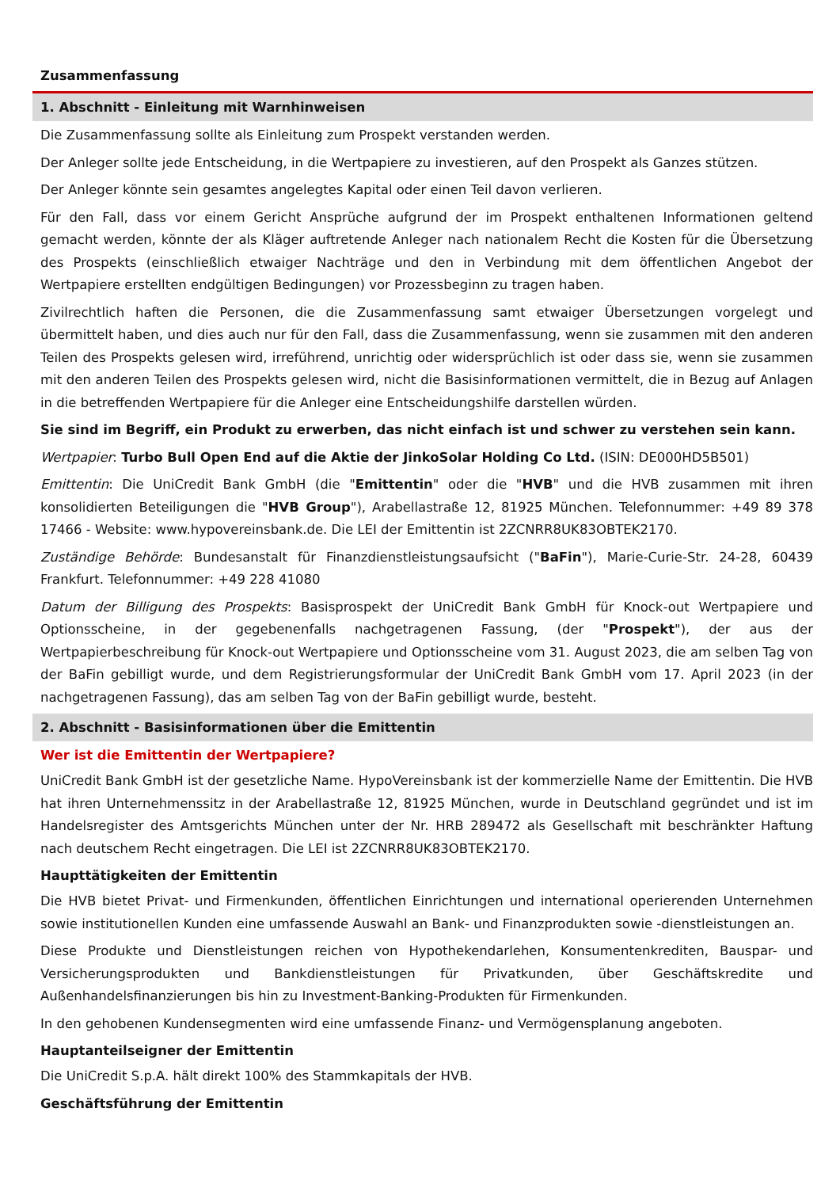Zusammenfassung
1. Abschnitt - Einleitung mit Warnhinweisen
Die Zusammenfassung sollte als Einleitung zum Prospekt verstanden werden.
Der Anleger sollte jede Entscheidung, in die Wertpapiere zu investieren, auf den Prospekt als Ganzes stützen.
Der Anleger könnte sein gesamtes angelegtes Kapital oder einen Teil davon verlieren.
Für den Fall, dass vor einem Gericht Ansprüche aufgrund der im Prospekt enthaltenen Informationen geltend gemacht werden, könnte der als Kläger auftretende Anleger nach nationalem Recht die Kosten für die Übersetzung des Prospekts (einschließlich etwaiger Nachträge und den in Verbindung mit dem öffentlichen Angebot der Wertpapiere erstellten endgültigen Bedingungen) vor Prozessbeginn zu tragen haben.
Zivilrechtlich haften die Personen, die die Zusammenfassung samt etwaiger Übersetzungen vorgelegt und übermittelt haben, und dies auch nur für den Fall, dass die Zusammenfassung, wenn sie zusammen mit den anderen Teilen des Prospekts gelesen wird, irreführend, unrichtig oder widersprüchlich ist oder dass sie, wenn sie zusammen mit den anderen Teilen des Prospekts gelesen wird, nicht die Basisinformationen vermittelt, die in Bezug auf Anlagen in die betreffenden Wertpapiere für die Anleger eine Entscheidungshilfe darstellen würden.
Sie sind im Begriff, ein Produkt zu erwerben, das nicht einfach ist und schwer zu verstehen sein kann.
Wertpapier: Turbo Bull Open End auf die Aktie der JinkoSolar Holding Co Ltd. (ISIN: DE000HD5B501)
Emittentin: Die UniCredit Bank GmbH (die "Emittentin" oder die "HVB" und die HVB zusammen mit ihren konsolidierten Beteiligungen die "HVB Group"), Arabellastraße 12, 81925 München. Telefonnummer: +49 89 378 17466 - Website: www.hypovereinsbank.de. Die LEI der Emittentin ist 2ZCNRR8UK83OBTEK2170.
Zuständige Behörde: Bundesanstalt für Finanzdienstleistungsaufsicht ("BaFin"), Marie-Curie-Str. 24-28, 60439 Frankfurt. Telefonnummer: +49 228 41080
Datum der Billigung des Prospekts: Basisprospekt der UniCredit Bank GmbH für Knock-out Wertpapiere und Optionsscheine, in der gegebenenfalls nachgetragenen Fassung, (der "Prospekt"), der aus der Wertpapierbeschreibung für Knock-out Wertpapiere und Optionsscheine vom 31. August 2023, die am selben Tag von der BaFin gebilligt wurde, und dem Registrierungsformular der UniCredit Bank GmbH vom 17. April 2023 (in der nachgetragenen Fassung), das am selben Tag von der BaFin gebilligt wurde, besteht.
2. Abschnitt - Basisinformationen über die Emittentin
Wer ist die Emittentin der Wertpapiere?
UniCredit Bank GmbH ist der gesetzliche Name. HypoVereinsbank ist der kommerzielle Name der Emittentin. Die HVB hat ihren Unternehmenssitz in der Arabellastraße 12, 81925 München, wurde in Deutschland gegründet und ist im Handelsregister des Amtsgerichts München unter der Nr. HRB 289472 als Gesellschaft mit beschränkter Haftung nach deutschem Recht eingetragen. Die LEI ist 2ZCNRR8UK83OBTEK2170.
Haupttätigkeiten der Emittentin
Die HVB bietet Privat- und Firmenkunden, öffentlichen Einrichtungen und international operierenden Unternehmen sowie institutionellen Kunden eine umfassende Auswahl an Bank- und Finanzprodukten sowie -dienstleistungen an.
Diese Produkte und Dienstleistungen reichen von Hypothekendarlehen, Konsumentenkrediten, Bauspar- und Versicherungsprodukten und Bankdienstleistungen für Privatkunden, über Geschäftskredite und Außenhandelsfinanzierungen bis hin zu Investment-Banking-Produkten für Firmenkunden.
In den gehobenen Kundensegmenten wird eine umfassende Finanz- und Vermögensplanung angeboten.
Hauptanteilseigner der Emittentin
Die UniCredit S.p.A. hält direkt 100% des Stammkapitals der HVB.
Geschäftsführung der Emittentin